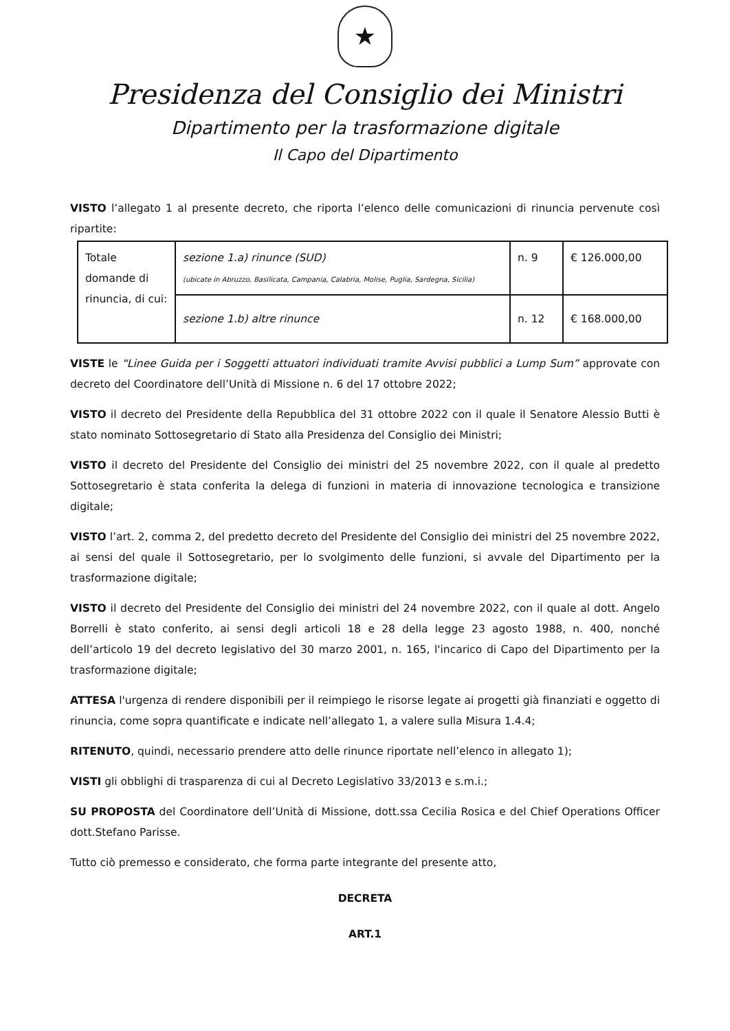★
Presidenza del Consiglio dei Ministri
Dipartimento per la trasformazione digitale
Il Capo del Dipartimento
VISTO l’allegato 1 al presente decreto, che riporta l’elenco delle comunicazioni di rinuncia pervenute così ripartite:
| Totale domande di rinuncia, di cui: | sezione 1.a) rinunce (SUD) (ubicate in Abruzzo, Basilicata, Campania, Calabria, Molise, Puglia, Sardegna, Sicilia) | n. 9 | € 126.000,00 |
| | sezione 1.b) altre rinunce | n. 12 | € 168.000,00 |
VISTE le “Linee Guida per i Soggetti attuatori individuati tramite Avvisi pubblici a Lump Sum” approvate con decreto del Coordinatore dell’Unità di Missione n. 6 del 17 ottobre 2022;
VISTO il decreto del Presidente della Repubblica del 31 ottobre 2022 con il quale il Senatore Alessio Butti è stato nominato Sottosegretario di Stato alla Presidenza del Consiglio dei Ministri;
VISTO il decreto del Presidente del Consiglio dei ministri del 25 novembre 2022, con il quale al predetto Sottosegretario è stata conferita la delega di funzioni in materia di innovazione tecnologica e transizione digitale;
VISTO l’art. 2, comma 2, del predetto decreto del Presidente del Consiglio dei ministri del 25 novembre 2022, ai sensi del quale il Sottosegretario, per lo svolgimento delle funzioni, si avvale del Dipartimento per la trasformazione digitale;
VISTO il decreto del Presidente del Consiglio dei ministri del 24 novembre 2022, con il quale al dott. Angelo Borrelli è stato conferito, ai sensi degli articoli 18 e 28 della legge 23 agosto 1988, n. 400, nonché dell’articolo 19 del decreto legislativo del 30 marzo 2001, n. 165, l'incarico di Capo del Dipartimento per la trasformazione digitale;
ATTESA l'urgenza di rendere disponibili per il reimpiego le risorse legate ai progetti già finanziati e oggetto di rinuncia, come sopra quantificate e indicate nell’allegato 1, a valere sulla Misura 1.4.4;
RITENUTO, quindi, necessario prendere atto delle rinunce riportate nell’elenco in allegato 1);
VISTI gli obblighi di trasparenza di cui al Decreto Legislativo 33/2013 e s.m.i.;
SU PROPOSTA del Coordinatore dell’Unità di Missione, dott.ssa Cecilia Rosica e del Chief Operations Officer dott.Stefano Parisse.
Tutto ciò premesso e considerato, che forma parte integrante del presente atto,
DECRETA
ART.1